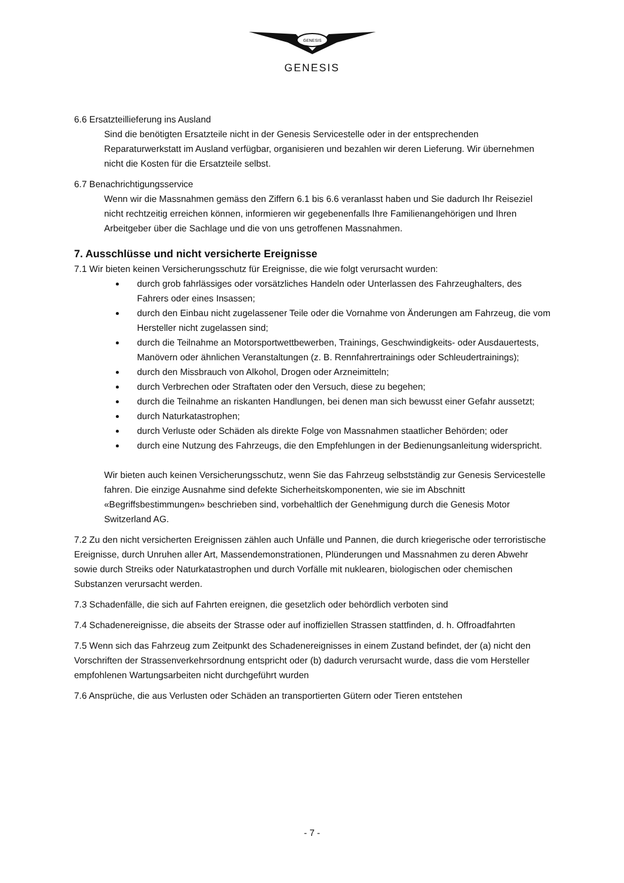GENESIS
GENESIS
6.6 Ersatzteillieferung ins Ausland
Sind die benötigten Ersatzteile nicht in der Genesis Servicestelle oder in der entsprechenden Reparaturwerkstatt im Ausland verfügbar, organisieren und bezahlen wir deren Lieferung. Wir übernehmen nicht die Kosten für die Ersatzteile selbst.
6.7 Benachrichtigungsservice
Wenn wir die Massnahmen gemäss den Ziffern 6.1 bis 6.6 veranlasst haben und Sie dadurch Ihr Reiseziel nicht rechtzeitig erreichen können, informieren wir gegebenenfalls Ihre Familienangehörigen und Ihren Arbeitgeber über die Sachlage und die von uns getroffenen Massnahmen.
7. Ausschlüsse und nicht versicherte Ereignisse
7.1 Wir bieten keinen Versicherungsschutz für Ereignisse, die wie folgt verursacht wurden:
durch grob fahrlässiges oder vorsätzliches Handeln oder Unterlassen des Fahrzeughalters, des Fahrers oder eines Insassen;
durch den Einbau nicht zugelassener Teile oder die Vornahme von Änderungen am Fahrzeug, die vom Hersteller nicht zugelassen sind;
durch die Teilnahme an Motorsportwettbewerben, Trainings, Geschwindigkeits- oder Ausdauertests, Manövern oder ähnlichen Veranstaltungen (z. B. Rennfahrertrainings oder Schleudertrainings);
durch den Missbrauch von Alkohol, Drogen oder Arzneimitteln;
durch Verbrechen oder Straftaten oder den Versuch, diese zu begehen;
durch die Teilnahme an riskanten Handlungen, bei denen man sich bewusst einer Gefahr aussetzt;
durch Naturkatastrophen;
durch Verluste oder Schäden als direkte Folge von Massnahmen staatlicher Behörden; oder
durch eine Nutzung des Fahrzeugs, die den Empfehlungen in der Bedienungsanleitung widerspricht.
Wir bieten auch keinen Versicherungsschutz, wenn Sie das Fahrzeug selbstständig zur Genesis Servicestelle fahren. Die einzige Ausnahme sind defekte Sicherheitskomponenten, wie sie im Abschnitt «Begriffsbestimmungen» beschrieben sind, vorbehaltlich der Genehmigung durch die Genesis Motor Switzerland AG.
7.2 Zu den nicht versicherten Ereignissen zählen auch Unfälle und Pannen, die durch kriegerische oder terroristische Ereignisse, durch Unruhen aller Art, Massendemonstrationen, Plünderungen und Massnahmen zu deren Abwehr sowie durch Streiks oder Naturkatastrophen und durch Vorfälle mit nuklearen, biologischen oder chemischen Substanzen verursacht werden.
7.3 Schadenfälle, die sich auf Fahrten ereignen, die gesetzlich oder behördlich verboten sind
7.4 Schadenereignisse, die abseits der Strasse oder auf inoffiziellen Strassen stattfinden, d. h. Offroadfahrten
7.5 Wenn sich das Fahrzeug zum Zeitpunkt des Schadenereignisses in einem Zustand befindet, der (a) nicht den Vorschriften der Strassenverkehrsordnung entspricht oder (b) dadurch verursacht wurde, dass die vom Hersteller empfohlenen Wartungsarbeiten nicht durchgeführt wurden
7.6 Ansprüche, die aus Verlusten oder Schäden an transportierten Gütern oder Tieren entstehen
- 7 -